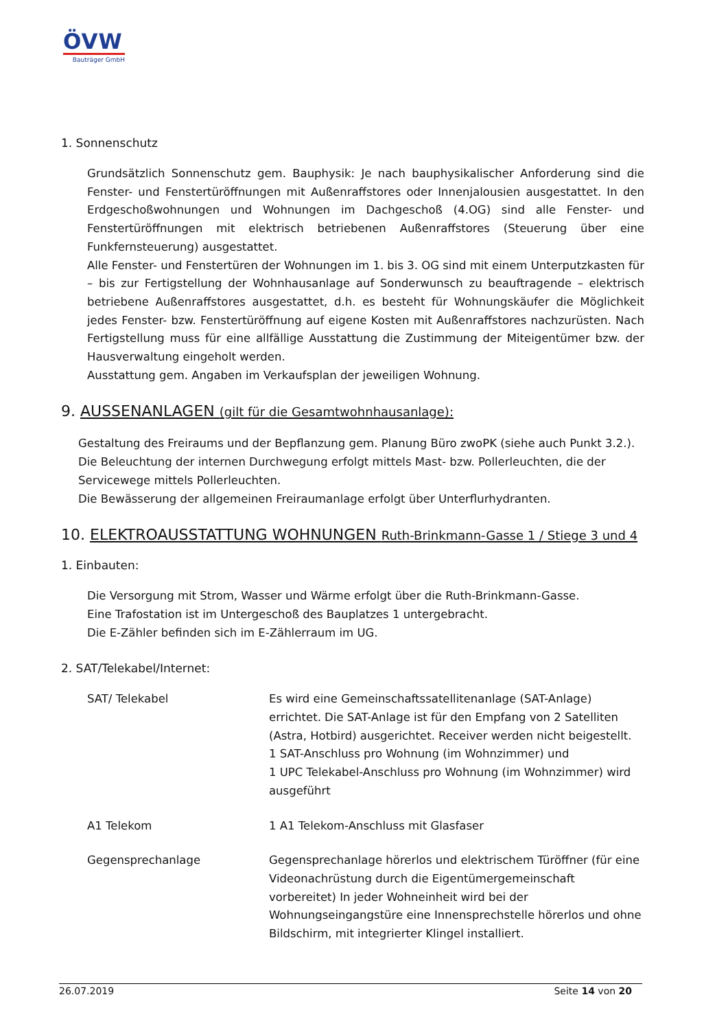ÖVW
Bauträger GmbH
1. Sonnenschutz
Grundsätzlich Sonnenschutz gem. Bauphysik: Je nach bauphysikalischer Anforderung sind die Fenster- und Fenstertüröffnungen mit Außenraffstores oder Innenjalousien ausgestattet. In den Erdgeschoßwohnungen und Wohnungen im Dachgeschoß (4.OG) sind alle Fenster- und Fenstertüröffnungen mit elektrisch betriebenen Außenraffstores (Steuerung über eine Funkfernsteuerung) ausgestattet.
Alle Fenster- und Fenstertüren der Wohnungen im 1. bis 3. OG sind mit einem Unterputzkasten für – bis zur Fertigstellung der Wohnhausanlage auf Sonderwunsch zu beauftragende – elektrisch betriebene Außenraffstores ausgestattet, d.h. es besteht für Wohnungskäufer die Möglichkeit jedes Fenster- bzw. Fenstertüröffnung auf eigene Kosten mit Außenraffstores nachzurüsten. Nach Fertigstellung muss für eine allfällige Ausstattung die Zustimmung der Miteigentümer bzw. der Hausverwaltung eingeholt werden.
Ausstattung gem. Angaben im Verkaufsplan der jeweiligen Wohnung.
9. AUSSENANLAGEN (gilt für die Gesamtwohnhausanlage):
Gestaltung des Freiraums und der Bepflanzung gem. Planung Büro zwoPK (siehe auch Punkt 3.2.).
Die Beleuchtung der internen Durchwegung erfolgt mittels Mast- bzw. Pollerleuchten, die der Servicewege mittels Pollerleuchten.
Die Bewässerung der allgemeinen Freiraumanlage erfolgt über Unterflurhydranten.
10. ELEKTROAUSSTATTUNG WOHNUNGEN Ruth-Brinkmann-Gasse 1 / Stiege 3 und 4
1. Einbauten:
Die Versorgung mit Strom, Wasser und Wärme erfolgt über die Ruth-Brinkmann-Gasse.
Eine Trafostation ist im Untergeschoß des Bauplatzes 1 untergebracht.
Die E-Zähler befinden sich im E-Zählerraum im UG.
2. SAT/Telekabel/Internet:
| SAT/ Telekabel | Es wird eine Gemeinschaftssatellitenanlage (SAT-Anlage) errichtet. Die SAT-Anlage ist für den Empfang von 2 Satelliten (Astra, Hotbird) ausgerichtet. Receiver werden nicht beigestellt. 1 SAT-Anschluss pro Wohnung (im Wohnzimmer) und 1 UPC Telekabel-Anschluss pro Wohnung (im Wohnzimmer) wird ausgeführt |
| A1 Telekom | 1 A1 Telekom-Anschluss mit Glasfaser |
| Gegensprechanlage | Gegensprechanlage hörerlos und elektrischem Türöffner (für eine Videonachrüstung durch die Eigentümergemeinschaft vorbereitet) In jeder Wohneinheit wird bei der Wohnungseingangstüre eine Innensprechstelle hörerlos und ohne Bildschirm, mit integrierter Klingel installiert. |
26.07.2019 Seite 14 von 20